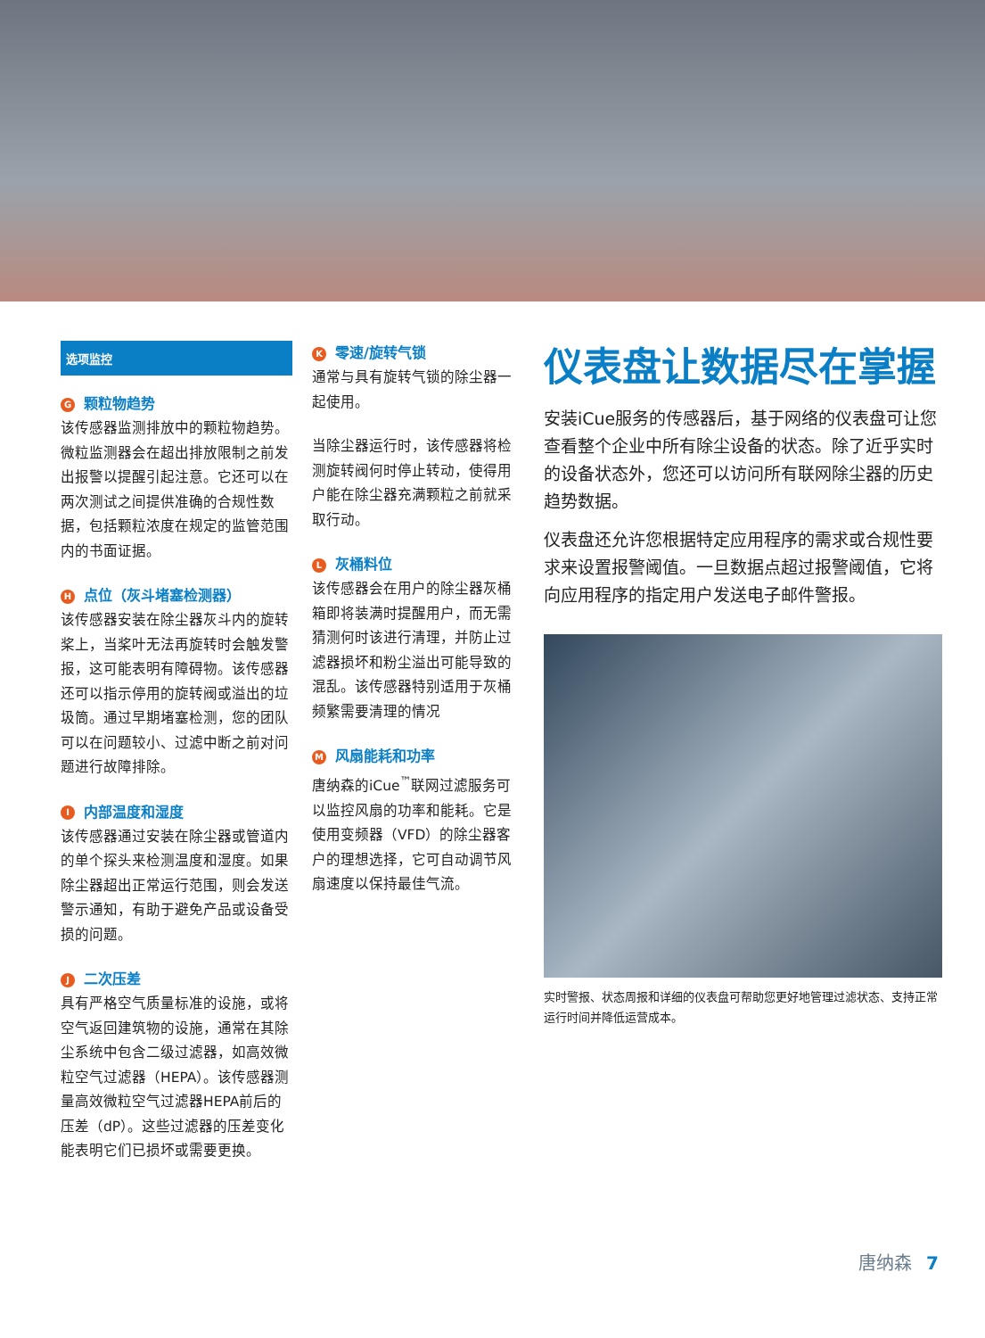选项监控
G颗粒物趋势
该传感器监测排放中的颗粒物趋势。微粒监测器会在超出排放限制之前发出报警以提醒引起注意。它还可以在两次测试之间提供准确的合规性数据，包括颗粒浓度在规定的监管范围内的书面证据。
H点位（灰斗堵塞检测器）
该传感器安装在除尘器灰斗内的旋转桨上，当桨叶无法再旋转时会触发警报，这可能表明有障碍物。该传感器还可以指示停用的旋转阀或溢出的垃圾筒。通过早期堵塞检测，您的团队可以在问题较小、过滤中断之前对问题进行故障排除。
I内部温度和湿度
该传感器通过安装在除尘器或管道内的单个探头来检测温度和湿度。如果除尘器超出正常运行范围，则会发送警示通知，有助于避免产品或设备受损的问题。
J二次压差
具有严格空气质量标准的设施，或将空气返回建筑物的设施，通常在其除尘系统中包含二级过滤器，如高效微粒空气过滤器（HEPA）。该传感器测量高效微粒空气过滤器HEPA前后的压差（dP）。这些过滤器的压差变化能表明它们已损坏或需要更换。
K零速/旋转气锁
通常与具有旋转气锁的除尘器一起使用。
当除尘器运行时，该传感器将检测旋转阀何时停止转动，使得用户能在除尘器充满颗粒之前就采取行动。
L灰桶料位
该传感器会在用户的除尘器灰桶箱即将装满时提醒用户，而无需猜测何时该进行清理，并防止过滤器损坏和粉尘溢出可能导致的混乱。该传感器特别适用于灰桶频繁需要清理的情况
M风扇能耗和功率
唐纳森的iCue<sup>™</sup>联网过滤服务可以监控风扇的功率和能耗。它是使用变频器（VFD）的除尘器客户的理想选择，它可自动调节风扇速度以保持最佳气流。
仪表盘让数据尽在掌握
安装iCue服务的传感器后，基于网络的仪表盘可让您查看整个企业中所有除尘设备的状态。除了近乎实时的设备状态外，您还可以访问所有联网除尘器的历史趋势数据。
仪表盘还允许您根据特定应用程序的需求或合规性要求来设置报警阈值。一旦数据点超过报警阈值，它将向应用程序的指定用户发送电子邮件警报。
实时警报、状态周报和详细的仪表盘可帮助您更好地管理过滤状态、支持正常运行时间并降低运营成本。
唐纳森 7